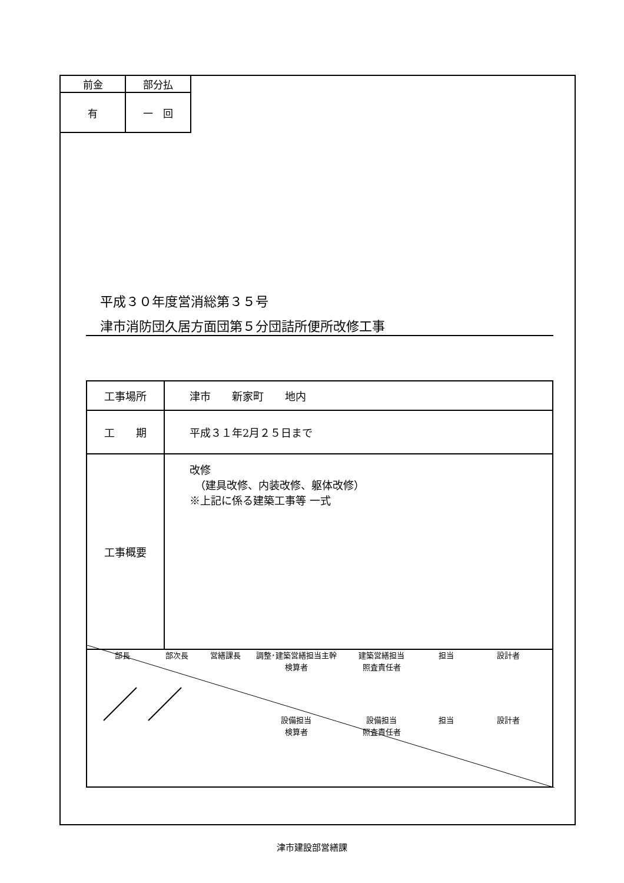| 前金 | 部分払 |
| 有 | 一 回 |
平成３０年度営消総第３５号
津市消防団久居方面団第５分団詰所便所改修工事
| 工事場所 | 津市 新家町 地内 |
| 工 期 | 平成３１年2月２５日まで |
| 工事概要 | 改修 （建具改修、内装改修、躯体改修） ※上記に係る建築工事等 一式 |
部長 部次長 営繕課長 調整･建築営繕担当主幹
検算者
建築営繕担当
照査責任者
担当 設計者
設備担当
検算者
設備担当
照査責任者
担当 設計者
津市建設部営繕課